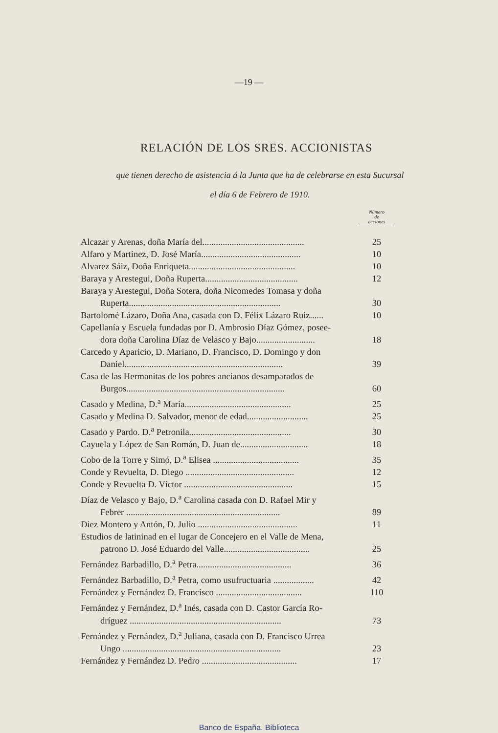—19 —
RELACIÓN DE LOS SRES. ACCIONISTAS
que tienen derecho de asistencia á la Junta que ha de celebrarse en esta Sucursal
el día 6 de Febrero de 1910.
| | Número de acciones |
| Alcazar y Arenas, doña María del............................................. | 25 |
| Alfaro y Martinez, D. José María............................................ | 10 |
| Alvarez Sáiz, Doña Enriqueta............................................... | 10 |
| Baraya y Arestegui, Doña Ruperta......................................... | 12 |
| Baraya y Arestegui, Doña Sotera, doña Nicomedes Tomasa y doña Ruperta................................................................... | 30 |
| Bartolomé Lázaro, Doña Ana, casada con D. Félix Lázaro Ruiz...... | 10 |
| Capellanía y Escuela fundadas por D. Ambrosio Díaz Gómez, posee- dora doña Carolina Díaz de Velasco y Bajo.......................... | 18 |
| Carcedo y Aparicio, D. Mariano, D. Francisco, D. Domingo y don Daniel...................................................................... | 39 |
| Casa de las Hermanitas de los pobres ancianos desamparados de Burgos...................................................................... | 60 |
| Casado y Medina, D.<sup>a</sup> María............................................... | 25 |
| Casado y Medina D. Salvador, menor de edad........................... | 25 |
| Casado y Pardo. D.<sup>a</sup> Petronila............................................. | 30 |
| Cayuela y López de San Román, D. Juan de.............................. | 18 |
| Cobo de la Torre y Simó, D.<sup>a</sup> Elisea ...................................... | 35 |
| Conde y Revuelta, D. Diego ................................................ | 12 |
| Conde y Revuelta D. Víctor ................................................ | 15 |
| Díaz de Velasco y Bajo, D.<sup>a</sup> Carolina casada con D. Rafael Mir y Febrer .................................................................... | 89 |
| Diez Montero y Antón, D. Julio ............................................ | 11 |
| Estudios de latininad en el lugar de Concejero en el Valle de Mena, patrono D. José Eduardo del Valle...................................... | 25 |
| Fernández Barbadillo, D.<sup>a</sup> Petra.......................................... | 36 |
| Fernández Barbadillo, D.<sup>a</sup> Petra, como usufructuaria .................. | 42 |
| Fernández y Fernández D. Francisco ...................................... | 110 |
| Fernández y Fernández, D.<sup>a</sup> Inés, casada con D. Castor García Ro- dríguez ................................................................... | 73 |
| Fernández y Fernández, D.<sup>a</sup> Juliana, casada con D. Francisco Urrea Ungo ...................................................................... | 23 |
| Fernández y Fernández D. Pedro .......................................... | 17 |
Banco de España. Biblioteca